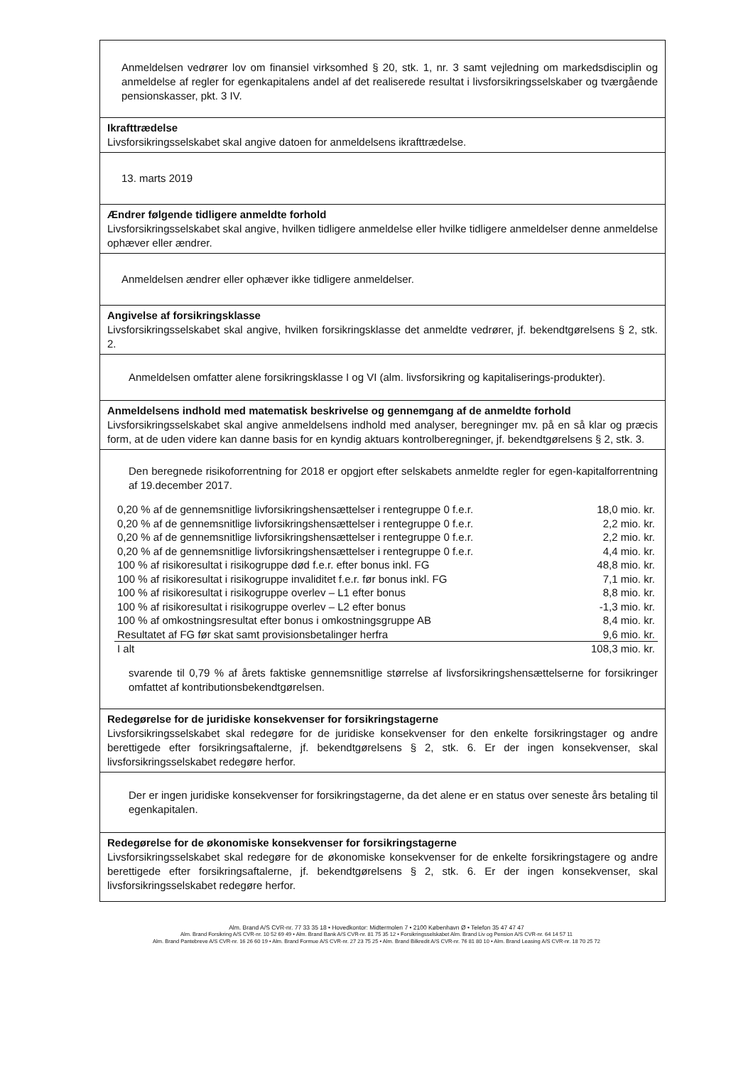Anmeldelsen vedrører lov om finansiel virksomhed § 20, stk. 1, nr. 3 samt vejledning om markedsdisciplin og anmeldelse af regler for egenkapitalens andel af det realiserede resultat i livsforsikringsselskaber og tværgående pensionskasser, pkt. 3 IV.
Ikrafttrædelse
Livsforsikringsselskabet skal angive datoen for anmeldelsens ikrafttrædelse.
13. marts 2019
Ændrer følgende tidligere anmeldte forhold
Livsforsikringsselskabet skal angive, hvilken tidligere anmeldelse eller hvilke tidligere anmeldelser denne anmeldelse ophæver eller ændrer.
Anmeldelsen ændrer eller ophæver ikke tidligere anmeldelser.
Angivelse af forsikringsklasse
Livsforsikringsselskabet skal angive, hvilken forsikringsklasse det anmeldte vedrører, jf. bekendtgørelsens § 2, stk. 2.
Anmeldelsen omfatter alene forsikringsklasse I og VI (alm. livsforsikring og kapitaliserings-produkter).
Anmeldelsens indhold med matematisk beskrivelse og gennemgang af de anmeldte forhold
Livsforsikringsselskabet skal angive anmeldelsens indhold med analyser, beregninger mv. på en så klar og præcis form, at de uden videre kan danne basis for en kyndig aktuars kontrolberegninger, jf. bekendtgørelsens § 2, stk. 3.
Den beregnede risikoforrentning for 2018 er opgjort efter selskabets anmeldte regler for egen-kapitalforrentning af 19.december 2017.
| 0,20 % af de gennemsnitlige livforsikringshensættelser i rentegruppe 0 f.e.r. | 18,0 mio. kr. |
| 0,20 % af de gennemsnitlige livforsikringshensættelser i rentegruppe 0 f.e.r. | 2,2 mio. kr. |
| 0,20 % af de gennemsnitlige livforsikringshensættelser i rentegruppe 0 f.e.r. | 2,2 mio. kr. |
| 0,20 % af de gennemsnitlige livforsikringshensættelser i rentegruppe 0 f.e.r. | 4,4 mio. kr. |
| 100 % af risikoresultat i risikogruppe død f.e.r. efter bonus inkl. FG | 48,8 mio. kr. |
| 100 % af risikoresultat i risikogruppe invaliditet f.e.r. før bonus inkl. FG | 7,1 mio. kr. |
| 100 % af risikoresultat i risikogruppe overlev – L1 efter bonus | 8,8 mio. kr. |
| 100 % af risikoresultat i risikogruppe overlev – L2 efter bonus | -1,3 mio. kr. |
| 100 % af omkostningsresultat efter bonus i omkostningsgruppe AB | 8,4 mio. kr. |
| Resultatet af FG før skat samt provisionsbetalinger herfra | 9,6 mio. kr. |
| I alt | 108,3 mio. kr. |
svarende til 0,79 % af årets faktiske gennemsnitlige størrelse af livsforsikringshensættelserne for forsikringer omfattet af kontributionsbekendtgørelsen.
Redegørelse for de juridiske konsekvenser for forsikringstagerne
Livsforsikringsselskabet skal redegøre for de juridiske konsekvenser for den enkelte forsikringstager og andre berettigede efter forsikringsaftalerne, jf. bekendtgørelsens § 2, stk. 6. Er der ingen konsekvenser, skal livsforsikringsselskabet redegøre herfor.
Der er ingen juridiske konsekvenser for forsikringstagerne, da det alene er en status over seneste års betaling til egenkapitalen.
Redegørelse for de økonomiske konsekvenser for forsikringstagerne
Livsforsikringsselskabet skal redegøre for de økonomiske konsekvenser for de enkelte forsikringstagere og andre berettigede efter forsikringsaftalerne, jf. bekendtgørelsens § 2, stk. 6. Er der ingen konsekvenser, skal livsforsikringsselskabet redegøre herfor.
Alm. Brand A/S CVR-nr. 77 33 35 18 • Hovedkontor: Midtermolen 7 • 2100 København Ø • Telefon 35 47 47 47
Alm. Brand Forsikring A/S CVR-nr. 10 52 69 49 • Alm. Brand Bank A/S CVR-nr. 81 75 35 12 • Forsikringsselskabet Alm. Brand Liv og Pension A/S CVR-nr. 64 14 57 11
Alm. Brand Pantebreve A/S CVR-nr. 16 26 60 19 • Alm. Brand Formue A/S CVR-nr. 27 23 75 25 • Alm. Brand Bilkredit A/S CVR-nr. 76 81 80 10 • Alm. Brand Leasing A/S CVR-nr. 18 70 25 72